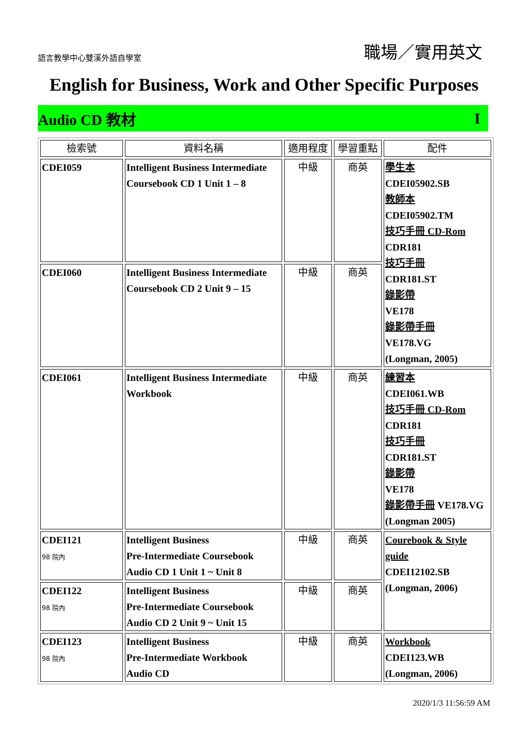語言教學中心雙溪外語自學室 職場／實用英文
English for Business, Work and Other Specific Purposes
Audio CD 教材 I
| 檢索號 | 資料名稱 | 適用程度 | 學習重點 | 配件 |
| --- | --- | --- | --- | --- |
| CDEI059 | Intelligent Business Intermediate Coursebook CD 1 Unit 1 – 8 | 中級 | 商英 | 學生本 CDEI05902.SB 教師本 CDEI05902.TM 技巧手冊 CD-Rom CDR181 技巧手冊 CDR181.ST 錄影帶 VE178 錄影帶手冊 VE178.VG (Longman, 2005) |
| CDEI060 | Intelligent Business Intermediate Coursebook CD 2 Unit 9 – 15 | 中級 | 商英 | |
| CDEI061 | Intelligent Business Intermediate Workbook | 中級 | 商英 | 練習本 CDEI061.WB 技巧手冊 CD-Rom CDR181 技巧手冊 CDR181.ST 錄影帶 VE178 錄影帶手冊 VE178.VG (Longman 2005) |
| CDEI121 98 院內 | Intelligent Business Pre-Intermediate Coursebook Audio CD 1 Unit 1 ~ Unit 8 | 中級 | 商英 | Courebook & Style guide CDEI12102.SB (Longman, 2006) |
| CDEI122 98 院內 | Intelligent Business Pre-Intermediate Coursebook Audio CD 2 Unit 9 ~ Unit 15 | 中級 | 商英 | |
| CDEI123 98 院內 | Intelligent Business Pre-Intermediate Workbook Audio CD | 中級 | 商英 | Workbook CDEI123.WB (Longman, 2006) |
2020/1/3 11:56:59 AM